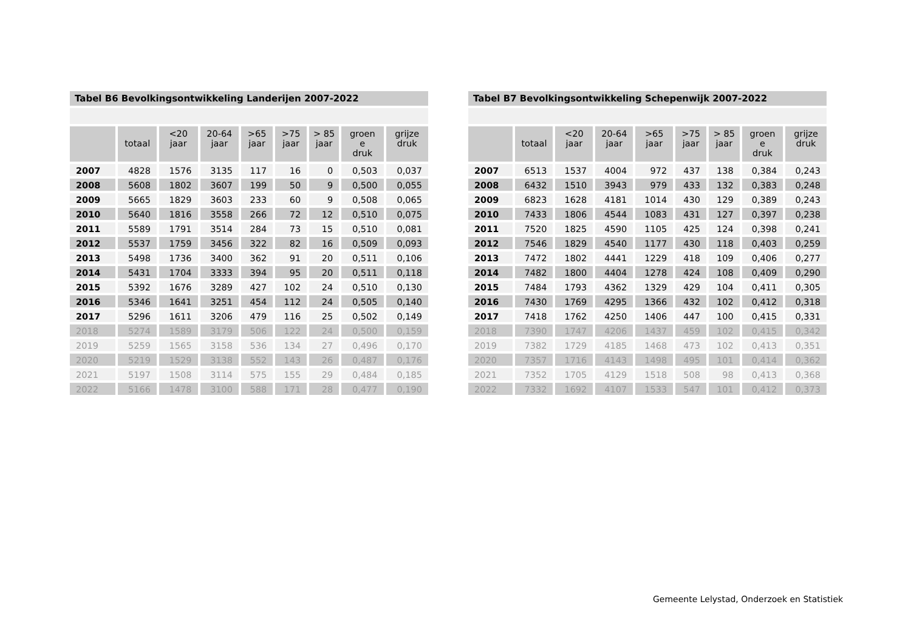| Tabel B6 Bevolkingsontwikkeling Landerijen 2007-2022 | | | | | | | | |
| | totaal | <20 jaar | 20-64 jaar | >65 jaar | >75 jaar | > 85 jaar | groen e druk | grijze druk |
| 2007 | 4828 | 1576 | 3135 | 117 | 16 | 0 | 0,503 | 0,037 |
| 2008 | 5608 | 1802 | 3607 | 199 | 50 | 9 | 0,500 | 0,055 |
| 2009 | 5665 | 1829 | 3603 | 233 | 60 | 9 | 0,508 | 0,065 |
| 2010 | 5640 | 1816 | 3558 | 266 | 72 | 12 | 0,510 | 0,075 |
| 2011 | 5589 | 1791 | 3514 | 284 | 73 | 15 | 0,510 | 0,081 |
| 2012 | 5537 | 1759 | 3456 | 322 | 82 | 16 | 0,509 | 0,093 |
| 2013 | 5498 | 1736 | 3400 | 362 | 91 | 20 | 0,511 | 0,106 |
| 2014 | 5431 | 1704 | 3333 | 394 | 95 | 20 | 0,511 | 0,118 |
| 2015 | 5392 | 1676 | 3289 | 427 | 102 | 24 | 0,510 | 0,130 |
| 2016 | 5346 | 1641 | 3251 | 454 | 112 | 24 | 0,505 | 0,140 |
| 2017 | 5296 | 1611 | 3206 | 479 | 116 | 25 | 0,502 | 0,149 |
| 2018 | 5274 | 1589 | 3179 | 506 | 122 | 24 | 0,500 | 0,159 |
| 2019 | 5259 | 1565 | 3158 | 536 | 134 | 27 | 0,496 | 0,170 |
| 2020 | 5219 | 1529 | 3138 | 552 | 143 | 26 | 0,487 | 0,176 |
| 2021 | 5197 | 1508 | 3114 | 575 | 155 | 29 | 0,484 | 0,185 |
| 2022 | 5166 | 1478 | 3100 | 588 | 171 | 28 | 0,477 | 0,190 |
| Tabel B7 Bevolkingsontwikkeling Schepenwijk 2007-2022 | | | | | | | | |
| | totaal | <20 jaar | 20-64 jaar | >65 jaar | >75 jaar | > 85 jaar | groen e druk | grijze druk |
| 2007 | 6513 | 1537 | 4004 | 972 | 437 | 138 | 0,384 | 0,243 |
| 2008 | 6432 | 1510 | 3943 | 979 | 433 | 132 | 0,383 | 0,248 |
| 2009 | 6823 | 1628 | 4181 | 1014 | 430 | 129 | 0,389 | 0,243 |
| 2010 | 7433 | 1806 | 4544 | 1083 | 431 | 127 | 0,397 | 0,238 |
| 2011 | 7520 | 1825 | 4590 | 1105 | 425 | 124 | 0,398 | 0,241 |
| 2012 | 7546 | 1829 | 4540 | 1177 | 430 | 118 | 0,403 | 0,259 |
| 2013 | 7472 | 1802 | 4441 | 1229 | 418 | 109 | 0,406 | 0,277 |
| 2014 | 7482 | 1800 | 4404 | 1278 | 424 | 108 | 0,409 | 0,290 |
| 2015 | 7484 | 1793 | 4362 | 1329 | 429 | 104 | 0,411 | 0,305 |
| 2016 | 7430 | 1769 | 4295 | 1366 | 432 | 102 | 0,412 | 0,318 |
| 2017 | 7418 | 1762 | 4250 | 1406 | 447 | 100 | 0,415 | 0,331 |
| 2018 | 7390 | 1747 | 4206 | 1437 | 459 | 102 | 0,415 | 0,342 |
| 2019 | 7382 | 1729 | 4185 | 1468 | 473 | 102 | 0,413 | 0,351 |
| 2020 | 7357 | 1716 | 4143 | 1498 | 495 | 101 | 0,414 | 0,362 |
| 2021 | 7352 | 1705 | 4129 | 1518 | 508 | 98 | 0,413 | 0,368 |
| 2022 | 7332 | 1692 | 4107 | 1533 | 547 | 101 | 0,412 | 0,373 |
Gemeente Lelystad, Onderzoek en Statistiek